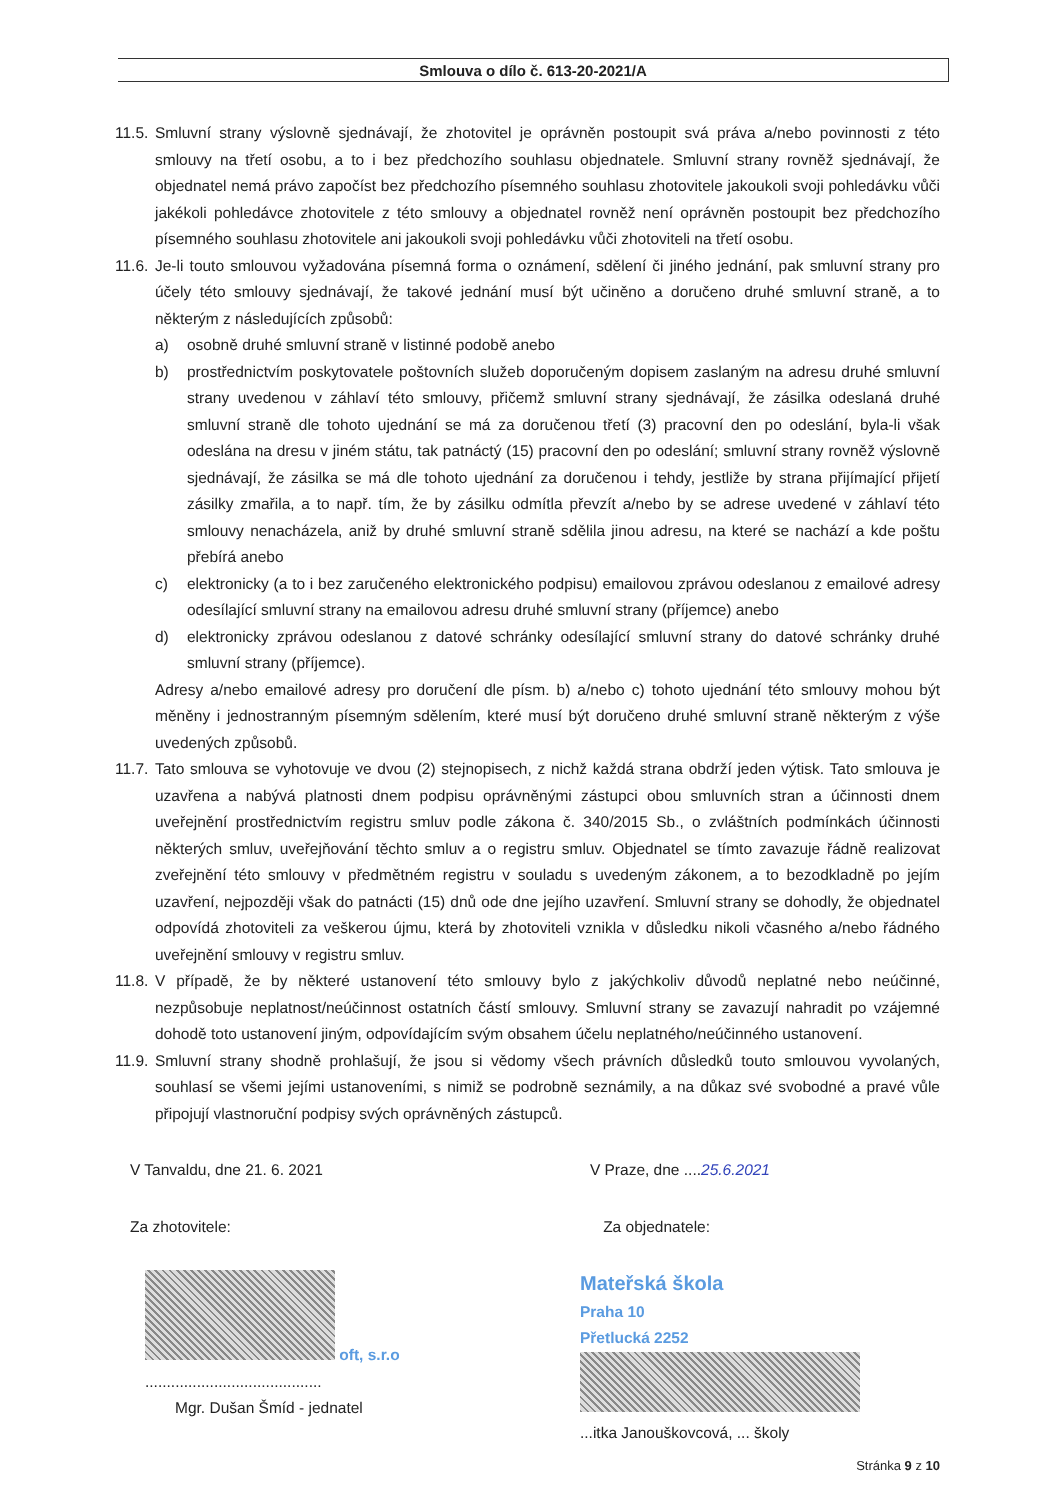Smlouva o dílo č. 613-20-2021/A
11.5. Smluvní strany výslovně sjednávají, že zhotovitel je oprávněn postoupit svá práva a/nebo povinnosti z této smlouvy na třetí osobu, a to i bez předchozího souhlasu objednatele. Smluvní strany rovněž sjednávají, že objednatel nemá právo započíst bez předchozího písemného souhlasu zhotovitele jakoukoli svoji pohledávku vůči jakékoli pohledávce zhotovitele z této smlouvy a objednatel rovněž není oprávněn postoupit bez předchozího písemného souhlasu zhotovitele ani jakoukoli svoji pohledávku vůči zhotoviteli na třetí osobu.
11.6. Je-li touto smlouvou vyžadována písemná forma o oznámení, sdělení či jiného jednání, pak smluvní strany pro účely této smlouvy sjednávají, že takové jednání musí být učiněno a doručeno druhé smluvní straně, a to některým z následujících způsobů:
a) osobně druhé smluvní straně v listinné podobě anebo
b) prostřednictvím poskytovatele poštovních služeb doporučeným dopisem zaslaným na adresu druhé smluvní strany uvedenou v záhlaví této smlouvy, přičemž smluvní strany sjednávají, že zásilka odeslaná druhé smluvní straně dle tohoto ujednání se má za doručenou třetí (3) pracovní den po odeslání, byla-li však odeslána na dresu v jiném státu, tak patnáctý (15) pracovní den po odeslání; smluvní strany rovněž výslovně sjednávají, že zásilka se má dle tohoto ujednání za doručenou i tehdy, jestliže by strana přijímající přijetí zásilky zmařila, a to např. tím, že by zásilku odmítla převzít a/nebo by se adrese uvedené v záhlaví této smlouvy nenacházela, aniž by druhé smluvní straně sdělila jinou adresu, na které se nachází a kde poštu přebírá anebo
c) elektronicky (a to i bez zaručeného elektronického podpisu) emailovou zprávou odeslanou z emailové adresy odesílající smluvní strany na emailovou adresu druhé smluvní strany (příjemce) anebo
d) elektronicky zprávou odeslanou z datové schránky odesílající smluvní strany do datové schránky druhé smluvní strany (příjemce).
Adresy a/nebo emailové adresy pro doručení dle písm. b) a/nebo c) tohoto ujednání této smlouvy mohou být měněny i jednostranným písemným sdělením, které musí být doručeno druhé smluvní straně některým z výše uvedených způsobů.
11.7. Tato smlouva se vyhotovuje ve dvou (2) stejnopisech, z nichž každá strana obdrží jeden výtisk. Tato smlouva je uzavřena a nabývá platnosti dnem podpisu oprávněnými zástupci obou smluvních stran a účinnosti dnem uveřejnění prostřednictvím registru smluv podle zákona č. 340/2015 Sb., o zvláštních podmínkách účinnosti některých smluv, uveřejňování těchto smluv a o registru smluv. Objednatel se tímto zavazuje řádně realizovat zveřejnění této smlouvy v předmětném registru v souladu s uvedeným zákonem, a to bezodkladně po jejím uzavření, nejpozději však do patnácti (15) dnů ode dne jejího uzavření. Smluvní strany se dohodly, že objednatel odpovídá zhotoviteli za veškerou újmu, která by zhotoviteli vznikla v důsledku nikoli včasného a/nebo řádného uveřejnění smlouvy v registru smluv.
11.8. V případě, že by některé ustanovení této smlouvy bylo z jakýchkoliv důvodů neplatné nebo neúčinné, nezpůsobuje neplatnost/neúčinnost ostatních částí smlouvy. Smluvní strany se zavazují nahradit po vzájemné dohodě toto ustanovení jiným, odpovídajícím svým obsahem účelu neplatného/neúčinného ustanovení.
11.9. Smluvní strany shodně prohlašují, že jsou si vědomy všech právních důsledků touto smlouvou vyvolaných, souhlasí se všemi jejími ustanoveními, s nimiž se podrobně seznámily, a na důkaz své svobodné a pravé vůle připojují vlastnoruční podpisy svých oprávněných zástupců.
V Tanvaldu, dne 21. 6. 2021 V Praze, dne ....25.6.2021
Za zhotovitele: Za objednatele:
oft, s.r.o
.........................................
Mgr. Dušan Šmíd - jednatel
Mateřská škola
Praha 10
Přetlucká 2252
...itka Janouškovcová, ... školy
Stránka 9 z 10